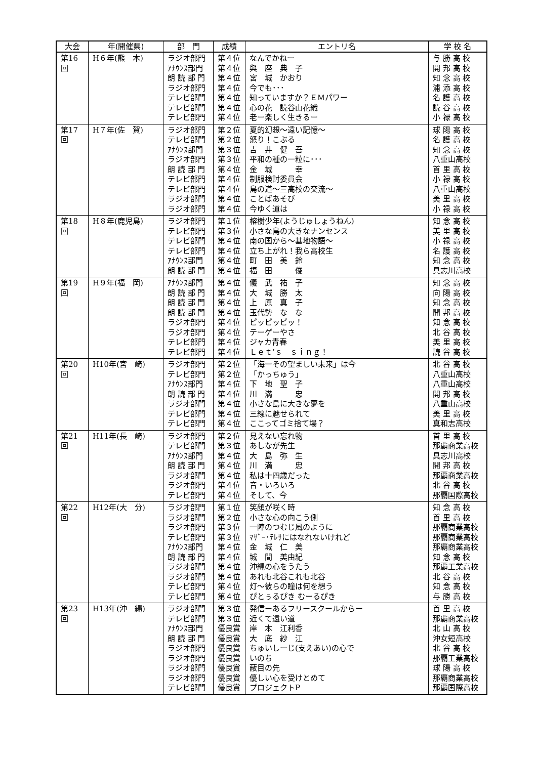| 大会 | 年(開催県) | 部 門 | 成績 | エントリ名 | 学 校 名 |
| --- | --- | --- | --- | --- | --- |
| 第16回 | H６年(熊 本) | ラジオ部門 ｱﾅｳﾝｽ部門 朗 読 部 門 ラジオ部門 テレビ部門 テレビ部門 テレビ部門 | 第４位 第４位 第４位 第４位 第４位 第４位 第４位 | なんでかねー 與 座 典 子 宮 城 かおり 今でも･･･ 知っていますか？ＥＭパワー 心の花 読谷山花織 老ー楽しく生きるー | 与 勝 高 校 開 邦 高 校 知 念 高 校 浦 添 高 校 名 護 高 校 読 谷 高 校 小 禄 高 校 |
| 第17回 | H７年(佐 賀) | ラジオ部門 テレビ部門 ｱﾅｳﾝｽ部門 ラジオ部門 朗 読 部 門 テレビ部門 テレビ部門 ラジオ部門 ラジオ部門 | 第２位 第２位 第３位 第３位 第４位 第４位 第４位 第４位 第４位 | 夏的幻想～遠い記憶～ 怒り！こぶる 吉 井 健 吾 平和の種の一粒に･･･ 金 城 幸 制服検討委員会 島の道～三高校の交流～ ことばあそび 今ゆく道は | 球 陽 高 校 名 護 高 校 知 念 高 校 八重山高校 首 里 高 校 小 禄 高 校 八重山高校 美 里 高 校 小 禄 高 校 |
| 第18回 | H８年(鹿児島) | ラジオ部門 テレビ部門 テレビ部門 テレビ部門 ｱﾅｳﾝｽ部門 朗 読 部 門 | 第１位 第３位 第４位 第４位 第４位 第４位 | 榕樹少年(ようじゅしょうねん) 小さな島の大きなナンセンス 南の国から～基地物語～ 立ち上がれ！我ら高校生 町 田 美 鈴 福 田 俊 | 知 念 高 校 美 里 高 校 小 禄 高 校 名 護 高 校 知 念 高 校 具志川高校 |
| 第19回 | H９年(福 岡) | ｱﾅｳﾝｽ部門 朗 読 部 門 朗 読 部 門 朗 読 部 門 ラジオ部門 ラジオ部門 テレビ部門 テレビ部門 | 第４位 第４位 第４位 第４位 第４位 第４位 第４位 第４位 | 儀 武 祐 子 大 城 勝 太 上 原 真 子 玉代勢 な な ピッピッピッ！ テーゲーやさ ジャカ青春 Ｌｅｔ’ｓ ｓｉｎｇ！ | 知 念 高 校 向 陽 高 校 知 念 高 校 開 邦 高 校 知 念 高 校 北 谷 高 校 美 里 高 校 読 谷 高 校 |
| 第20回 | H10年(宮 崎) | ラジオ部門 テレビ部門 ｱﾅｳﾝｽ部門 朗 読 部 門 ラジオ部門 テレビ部門 テレビ部門 | 第２位 第２位 第４位 第４位 第４位 第４位 第４位 | 「海ーその望ましい未来」は今 「かっちゅう」 下 地 聖 子 川 満 忠 小さな島に大きな夢を 三線に魅せられて ここってゴミ捨て場？ | 北 谷 高 校 八重山高校 八重山高校 開 邦 高 校 八重山高校 美 里 高 校 真和志高校 |
| 第21回 | H11年(長 崎) | ラジオ部門 テレビ部門 ｱﾅｳﾝｽ部門 朗 読 部 門 ラジオ部門 ラジオ部門 テレビ部門 | 第２位 第３位 第４位 第４位 第４位 第４位 第４位 | 見えない忘れ物 あしなが先生 大 島 弥 生 川 満 忠 私は十四歳だった 音・いろいろ そして、今 | 首 里 高 校 那覇商業高校 具志川高校 開 邦 高 校 那覇商業高校 北 谷 高 校 那覇国際高校 |
| 第22回 | H12年(大 分) | ラジオ部門 ラジオ部門 ラジオ部門 テレビ部門 ｱﾅｳﾝｽ部門 朗 読 部 門 ラジオ部門 ラジオ部門 テレビ部門 テレビ部門 | 第１位 第２位 第３位 第３位 第４位 第４位 第４位 第４位 第４位 第４位 | 笑顔が咲く時 小さな心の向こう側 一陣のつむじ風のように ﾏｻﾞｰ･ﾃﾚｻにはなれないけれど 金 城 仁 美 城 間 美由紀 沖縄の心をうたう あれも北谷これも北谷 灯～彼らの瞳は何を想う ぴとぅるぴき むーるぴき | 知 念 高 校 首 里 高 校 那覇商業高校 那覇商業高校 那覇商業高校 知 念 高 校 那覇工業高校 北 谷 高 校 知 念 高 校 与 勝 高 校 |
| 第23回 | H13年(沖 縄) | ラジオ部門 テレビ部門 ｱﾅｳﾝｽ部門 朗 読 部 門 ラジオ部門 ラジオ部門 ラジオ部門 ラジオ部門 テレビ部門 | 第３位 第３位 優良賞 優良賞 優良賞 優良賞 優良賞 優良賞 優良賞 | 発信ーあるフリースクールからー 近くて遠い道 岸 本 江利香 大 底 紗 江 ちゅいしーじ(支えあい)の心で いのち 蔽目の先 優しい心を受けとめて プロジェクトP | 首 里 高 校 那覇商業高校 北 山 高 校 沖女短高校 北 谷 高 校 那覇工業高校 球 陽 高 校 那覇商業高校 那覇国際高校 |